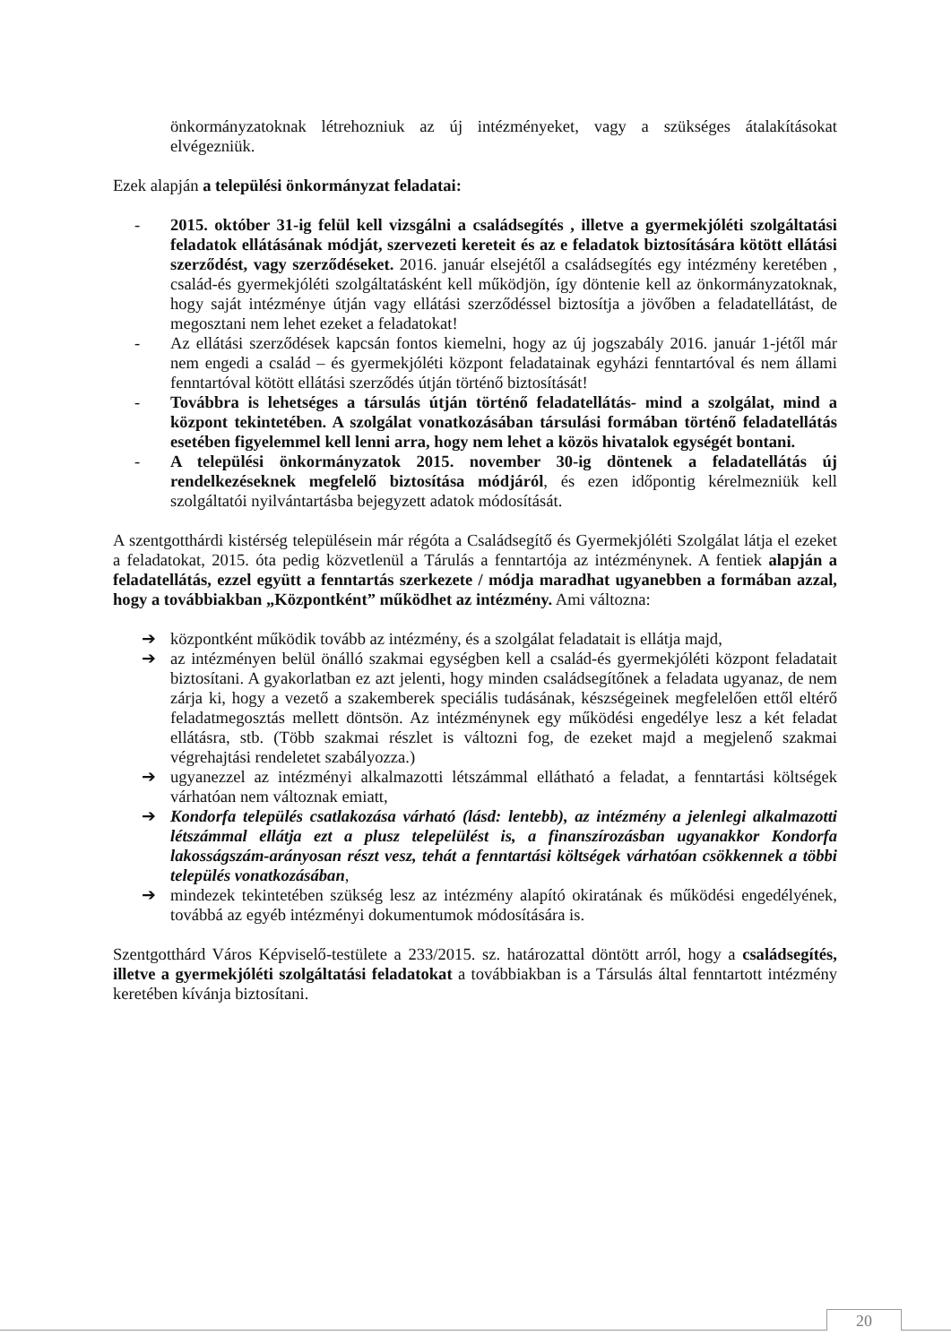önkormányzatoknak létrehozniuk az új intézményeket, vagy a szükséges átalakításokat elvégezniük.
Ezek alapján a települési önkormányzat feladatai:
- 2015. október 31-ig felül kell vizsgálni a családsegítés , illetve a gyermekjóléti szolgáltatási feladatok ellátásának módját, szervezeti kereteit és az e feladatok biztosítására kötött ellátási szerződést, vagy szerződéseket. 2016. január elsejétől a családsegítés egy intézmény keretében , család-és gyermekjóléti szolgáltatásként kell működjön, így döntenie kell az önkormányzatoknak, hogy saját intézménye útján vagy ellátási szerződéssel biztosítja a jövőben a feladatellátást, de megosztani nem lehet ezeket a feladatokat!
- Az ellátási szerződések kapcsán fontos kiemelni, hogy az új jogszabály 2016. január 1-jétől már nem engedi a család – és gyermekjóléti központ feladatainak egyházi fenntartóval és nem állami fenntartóval kötött ellátási szerződés útján történő biztosítását!
- Továbbra is lehetséges a társulás útján történő feladatellátás- mind a szolgálat, mind a központ tekintetében. A szolgálat vonatkozásában társulási formában történő feladatellátás esetében figyelemmel kell lenni arra, hogy nem lehet a közös hivatalok egységét bontani.
- A települési önkormányzatok 2015. november 30-ig döntenek a feladatellátás új rendelkezéseknek megfelelő biztosítása módjáról, és ezen időpontig kérelmezniük kell szolgáltatói nyilvántartásba bejegyzett adatok módosítását.
A szentgotthárdi kistérség településein már régóta a Családsegítő és Gyermekjóléti Szolgálat látja el ezeket a feladatokat, 2015. óta pedig közvetlenül a Tárulás a fenntartója az intézménynek. A fentiek alapján a feladatellátás, ezzel együtt a fenntartás szerkezete / módja maradhat ugyanebben a formában azzal, hogy a továbbiakban „Központként” működhet az intézmény. Ami változna:
➔ központként működik tovább az intézmény, és a szolgálat feladatait is ellátja majd,
➔ az intézményen belül önálló szakmai egységben kell a család-és gyermekjóléti központ feladatait biztosítani. A gyakorlatban ez azt jelenti, hogy minden családsegítőnek a feladata ugyanaz, de nem zárja ki, hogy a vezető a szakemberek speciális tudásának, készségeinek megfelelően ettől eltérő feladatmegosztás mellett döntsön. Az intézménynek egy működési engedélye lesz a két feladat ellátásra, stb. (Több szakmai részlet is változni fog, de ezeket majd a megjelenő szakmai végrehajtási rendeletet szabályozza.)
➔ ugyanezzel az intézményi alkalmazotti létszámmal ellátható a feladat, a fenntartási költségek várhatóan nem változnak emiatt,
➔ Kondorfa település csatlakozása várható (lásd: lentebb), az intézmény a jelenlegi alkalmazotti létszámmal ellátja ezt a plusz telepelülést is, a finanszírozásban ugyanakkor Kondorfa lakosságszám-arányosan részt vesz, tehát a fenntartási költségek várhatóan csökkennek a többi település vonatkozásában,
➔ mindezek tekintetében szükség lesz az intézmény alapító okiratának és működési engedélyének, továbbá az egyéb intézményi dokumentumok módosítására is.
Szentgotthárd Város Képviselő-testülete a 233/2015. sz. határozattal döntött arról, hogy a családsegítés, illetve a gyermekjóléti szolgáltatási feladatokat a továbbiakban is a Társulás által fenntartott intézmény keretében kívánja biztosítani.
20